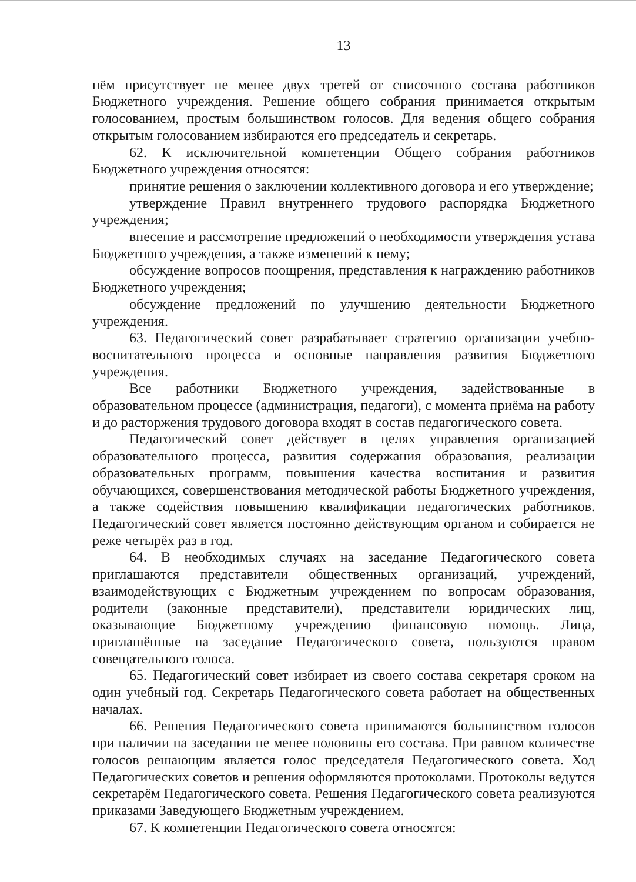13
нём присутствует не менее двух третей от списочного состава работников Бюджетного учреждения. Решение общего собрания принимается открытым голосованием, простым большинством голосов. Для ведения общего собрания открытым голосованием избираются его председатель и секретарь.
62. К исключительной компетенции Общего собрания работников Бюджетного учреждения относятся:
принятие решения о заключении коллективного договора и его утверждение;
утверждение Правил внутреннего трудового распорядка Бюджетного учреждения;
внесение и рассмотрение предложений о необходимости утверждения устава Бюджетного учреждения, а также изменений к нему;
обсуждение вопросов поощрения, представления к награждению работников Бюджетного учреждения;
обсуждение предложений по улучшению деятельности Бюджетного учреждения.
63. Педагогический совет разрабатывает стратегию организации учебно-воспитательного процесса и основные направления развития Бюджетного учреждения.
Все работники Бюджетного учреждения, задействованные в образовательном процессе (администрация, педагоги), с момента приёма на работу и до расторжения трудового договора входят в состав педагогического совета.
Педагогический совет действует в целях управления организацией образовательного процесса, развития содержания образования, реализации образовательных программ, повышения качества воспитания и развития обучающихся, совершенствования методической работы Бюджетного учреждения, а также содействия повышению квалификации педагогических работников. Педагогический совет является постоянно действующим органом и собирается не реже четырёх раз в год.
64. В необходимых случаях на заседание Педагогического совета приглашаются представители общественных организаций, учреждений, взаимодействующих с Бюджетным учреждением по вопросам образования, родители (законные представители), представители юридических лиц, оказывающие Бюджетному учреждению финансовую помощь. Лица, приглашённые на заседание Педагогического совета, пользуются правом совещательного голоса.
65. Педагогический совет избирает из своего состава секретаря сроком на один учебный год. Секретарь Педагогического совета работает на общественных началах.
66. Решения Педагогического совета принимаются большинством голосов при наличии на заседании не менее половины его состава. При равном количестве голосов решающим является голос председателя Педагогического совета. Ход Педагогических советов и решения оформляются протоколами. Протоколы ведутся секретарём Педагогического совета. Решения Педагогического совета реализуются приказами Заведующего Бюджетным учреждением.
67. К компетенции Педагогического совета относятся: